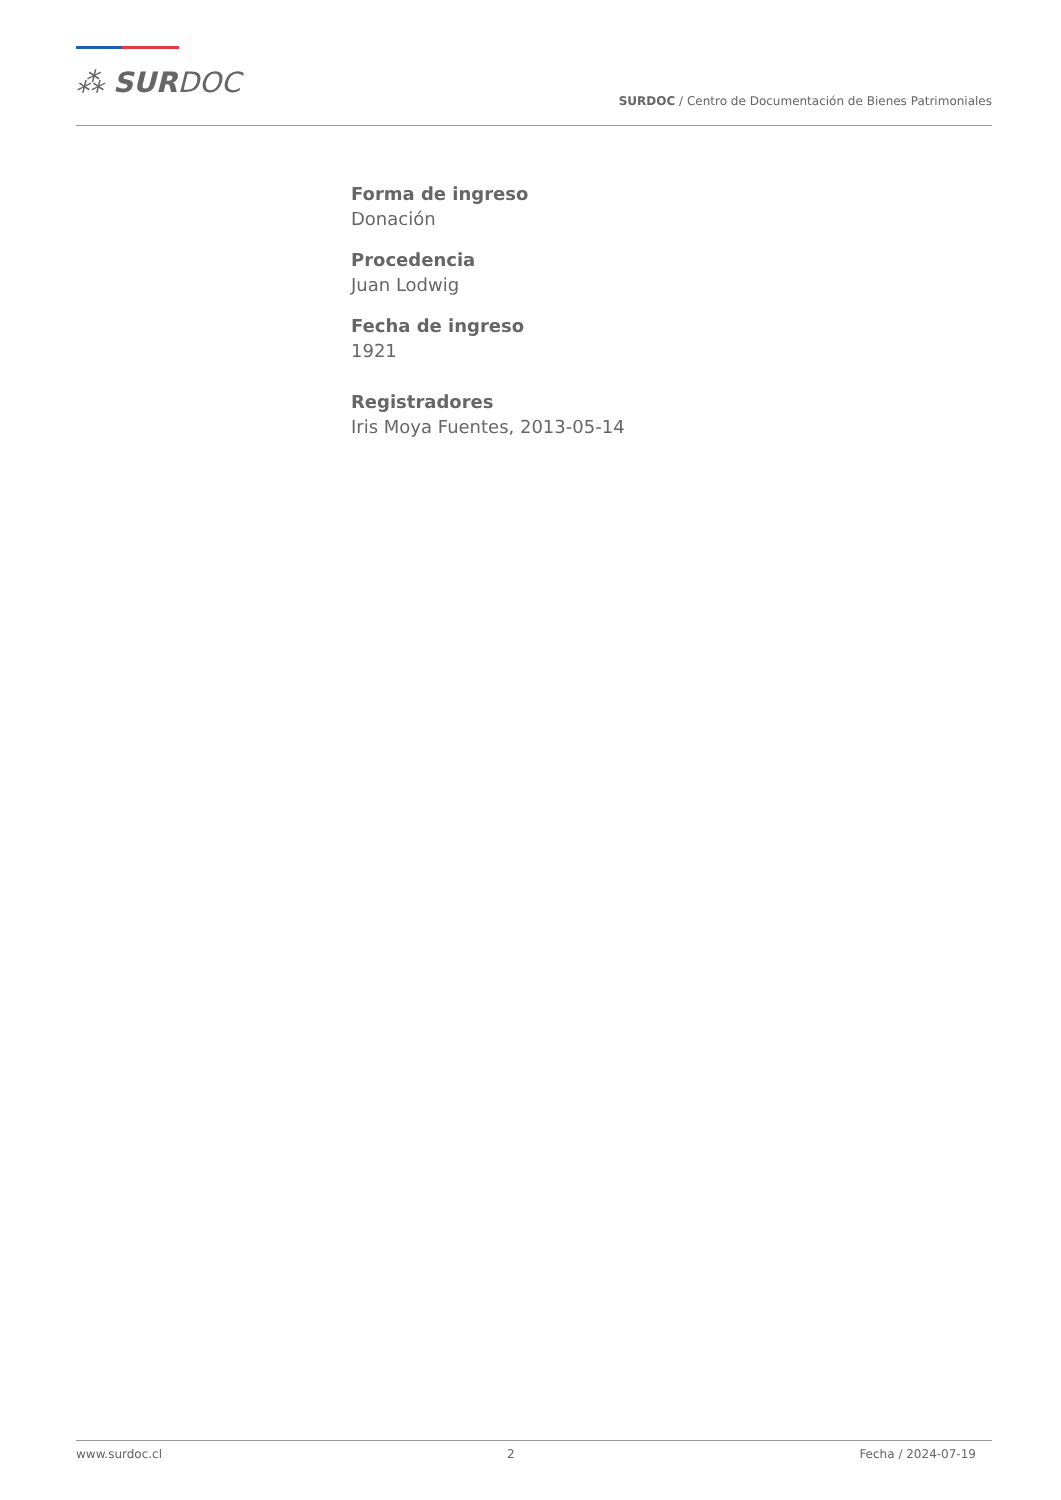⁂ SURDOC
SURDOC / Centro de Documentación de Bienes Patrimoniales
Forma de ingreso
Donación
Procedencia
Juan Lodwig
Fecha de ingreso
1921
Registradores
Iris Moya Fuentes, 2013-05-14
www.surdoc.cl 2 Fecha / 2024-07-19